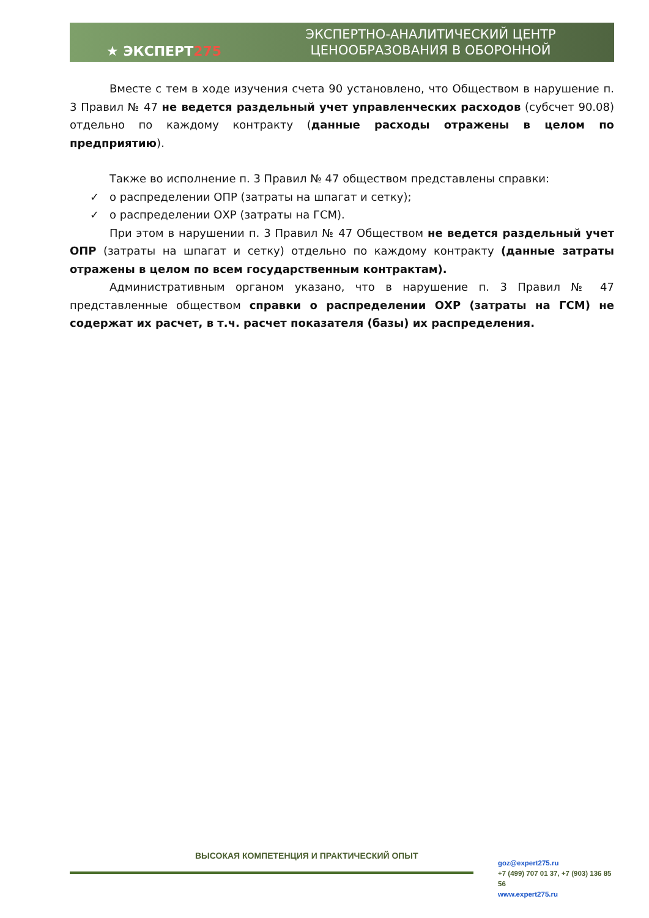★ ЭКСПЕРТ275
ЭКСПЕРТНО-АНАЛИТИЧЕСКИЙ ЦЕНТР
ЦЕНООБРАЗОВАНИЯ В ОБОРОННОЙ
Вместе с тем в ходе изучения счета 90 установлено, что Обществом в нарушение п. 3 Правил № 47 не ведется раздельный учет управленческих расходов (субсчет 90.08) отдельно по каждому контракту (данные расходы отражены в целом по предприятию).
Также во исполнение п. 3 Правил № 47 обществом представлены справки:
✓ о распределении ОПР (затраты на шпагат и сетку);
✓ о распределении ОХР (затраты на ГСМ).
При этом в нарушении п. 3 Правил № 47 Обществом не ведется раздельный учет ОПР (затраты на шпагат и сетку) отдельно по каждому контракту (данные затраты отражены в целом по всем государственным контрактам).
Административным органом указано, что в нарушение п. 3 Правил № 47 представленные обществом справки о распределении ОХР (затраты на ГСМ) не содержат их расчет, в т.ч. расчет показателя (базы) их распределения.
ВЫСОКАЯ КОМПЕТЕНЦИЯ И ПРАКТИЧЕСКИЙ ОПЫТ
goz@expert275.ru
+7 (499) 707 01 37, +7 (903) 136 85 56
www.expert275.ru